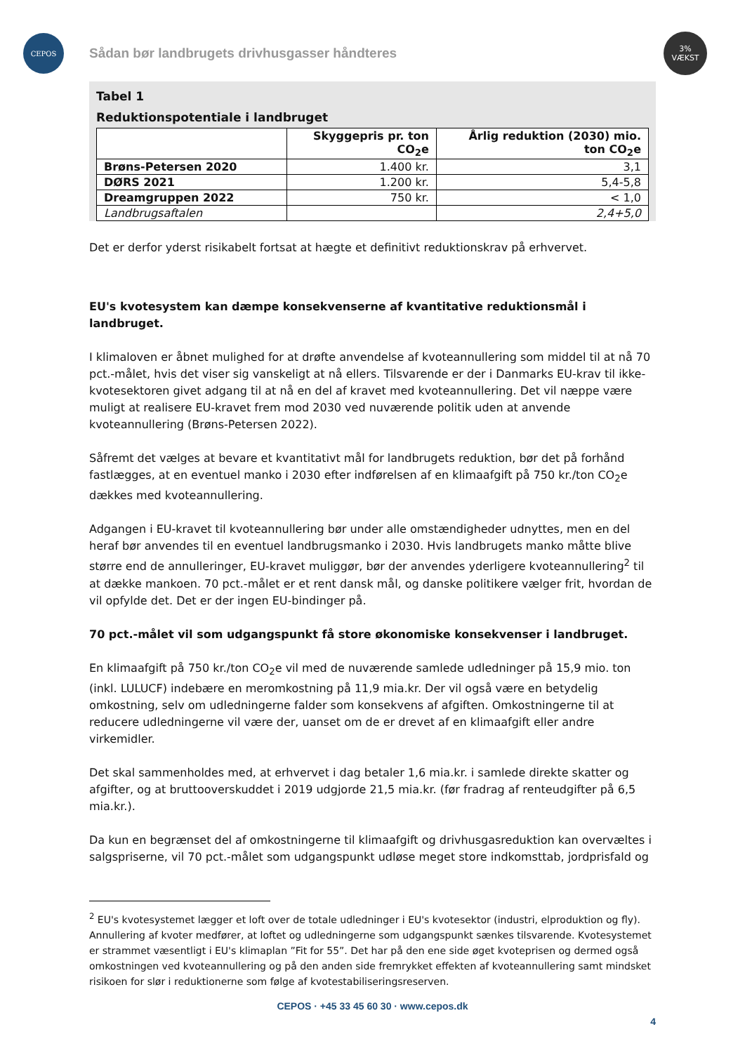CEPOS
3%
VÆKST
Sådan bør landbrugets drivhusgasser håndteres
Tabel 1
Reduktionspotentiale i landbruget
| | Skyggepris pr. ton CO<sub>2</sub>e | Årlig reduktion (2030) mio. ton CO<sub>2</sub>e |
| --- | --- | --- |
| Brøns-Petersen 2020 | 1.400 kr. | 3,1 |
| DØRS 2021 | 1.200 kr. | 5,4-5,8 |
| Dreamgruppen 2022 | 750 kr. | < 1,0 |
| Landbrugsaftalen | | 2,4+5,0 |
Det er derfor yderst risikabelt fortsat at hægte et definitivt reduktionskrav på erhvervet.
EU's kvotesystem kan dæmpe konsekvenserne af kvantitative reduktionsmål i landbruget.
I klimaloven er åbnet mulighed for at drøfte anvendelse af kvoteannullering som middel til at nå 70 pct.-målet, hvis det viser sig vanskeligt at nå ellers. Tilsvarende er der i Danmarks EU-krav til ikke-kvotesektoren givet adgang til at nå en del af kravet med kvoteannullering. Det vil næppe være muligt at realisere EU-kravet frem mod 2030 ved nuværende politik uden at anvende kvoteannullering (Brøns-Petersen 2022).
Såfremt det vælges at bevare et kvantitativt mål for landbrugets reduktion, bør det på forhånd fastlægges, at en eventuel manko i 2030 efter indførelsen af en klimaafgift på 750 kr./ton CO<sub>2</sub>e dækkes med kvoteannullering.
Adgangen i EU-kravet til kvoteannullering bør under alle omstændigheder udnyttes, men en del heraf bør anvendes til en eventuel landbrugsmanko i 2030. Hvis landbrugets manko måtte blive større end de annulleringer, EU-kravet muliggør, bør der anvendes yderligere kvoteannullering<sup>2</sup> til at dække mankoen. 70 pct.-målet er et rent dansk mål, og danske politikere vælger frit, hvordan de vil opfylde det. Det er der ingen EU-bindinger på.
70 pct.-målet vil som udgangspunkt få store økonomiske konsekvenser i landbruget.
En klimaafgift på 750 kr./ton CO<sub>2</sub>e vil med de nuværende samlede udledninger på 15,9 mio. ton (inkl. LULUCF) indebære en meromkostning på 11,9 mia.kr. Der vil også være en betydelig omkostning, selv om udledningerne falder som konsekvens af afgiften. Omkostningerne til at reducere udledningerne vil være der, uanset om de er drevet af en klimaafgift eller andre virkemidler.
Det skal sammenholdes med, at erhvervet i dag betaler 1,6 mia.kr. i samlede direkte skatter og afgifter, og at bruttooverskuddet i 2019 udgjorde 21,5 mia.kr. (før fradrag af renteudgifter på 6,5 mia.kr.).
Da kun en begrænset del af omkostningerne til klimaafgift og drivhusgasreduktion kan overvæltes i salgspriserne, vil 70 pct.-målet som udgangspunkt udløse meget store indkomsttab, jordprisfald og
<sup>2</sup> EU's kvotesystemet lægger et loft over de totale udledninger i EU's kvotesektor (industri, elproduktion og fly). Annullering af kvoter medfører, at loftet og udledningerne som udgangspunkt sænkes tilsvarende. Kvotesystemet er strammet væsentligt i EU's klimaplan ”Fit for 55”. Det har på den ene side øget kvoteprisen og dermed også omkostningen ved kvoteannullering og på den anden side fremrykket effekten af kvoteannullering samt mindsket risikoen for slør i reduktionerne som følge af kvotestabiliseringsreserven.
CEPOS · +45 33 45 60 30 · www.cepos.dk
4